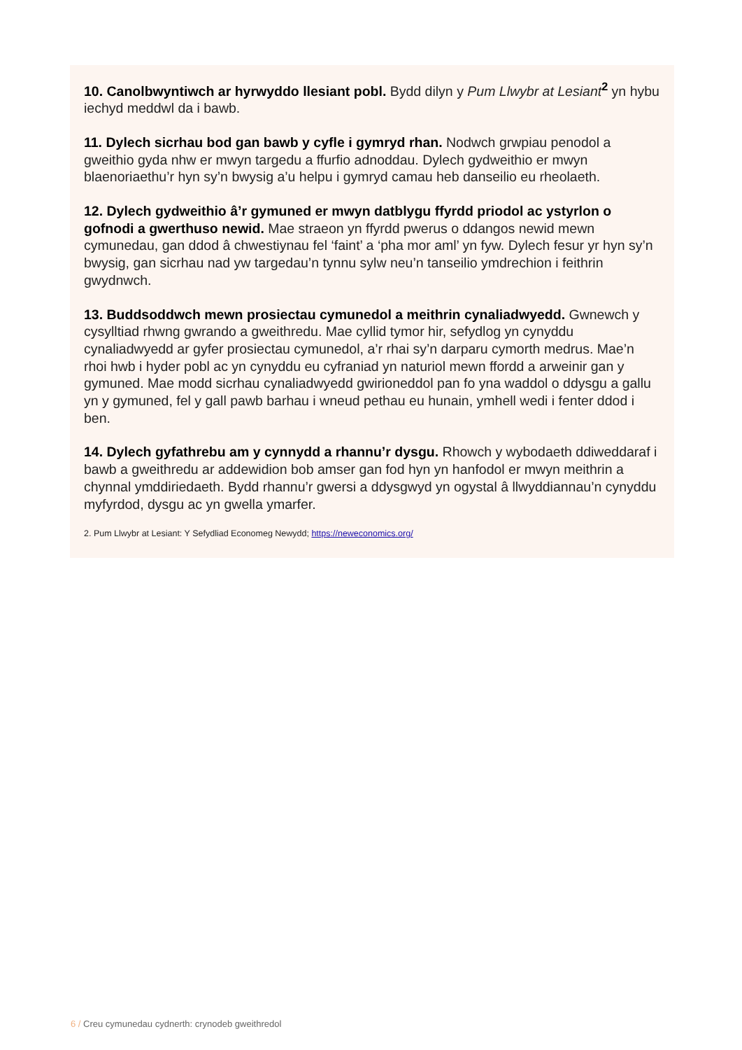10. Canolbwyntiwch ar hyrwyddo llesiant pobl. Bydd dilyn y Pum Llwybr at Lesiant<sup>2</sup> yn hybu iechyd meddwl da i bawb.
11. Dylech sicrhau bod gan bawb y cyfle i gymryd rhan. Nodwch grwpiau penodol a gweithio gyda nhw er mwyn targedu a ffurfio adnoddau. Dylech gydweithio er mwyn blaenoriaethu’r hyn sy’n bwysig a’u helpu i gymryd camau heb danseilio eu rheolaeth.
12. Dylech gydweithio â’r gymuned er mwyn datblygu ffyrdd priodol ac ystyrlon o gofnodi a gwerthuso newid. Mae straeon yn ffyrdd pwerus o ddangos newid mewn cymunedau, gan ddod â chwestiynau fel ‘faint’ a ‘pha mor aml’ yn fyw. Dylech fesur yr hyn sy’n bwysig, gan sicrhau nad yw targedau’n tynnu sylw neu’n tanseilio ymdrechion i feithrin gwydnwch.
13. Buddsoddwch mewn prosiectau cymunedol a meithrin cynaliadwyedd. Gwnewch y cysylltiad rhwng gwrando a gweithredu. Mae cyllid tymor hir, sefydlog yn cynyddu cynaliadwyedd ar gyfer prosiectau cymunedol, a’r rhai sy’n darparu cymorth medrus. Mae’n rhoi hwb i hyder pobl ac yn cynyddu eu cyfraniad yn naturiol mewn ffordd a arweinir gan y gymuned. Mae modd sicrhau cynaliadwyedd gwirioneddol pan fo yna waddol o ddysgu a gallu yn y gymuned, fel y gall pawb barhau i wneud pethau eu hunain, ymhell wedi i fenter ddod i ben.
14. Dylech gyfathrebu am y cynnydd a rhannu’r dysgu. Rhowch y wybodaeth ddiweddaraf i bawb a gweithredu ar addewidion bob amser gan fod hyn yn hanfodol er mwyn meithrin a chynnal ymddiriedaeth. Bydd rhannu’r gwersi a ddysgwyd yn ogystal â llwyddiannau’n cynyddu myfyrdod, dysgu ac yn gwella ymarfer.
2. Pum Llwybr at Lesiant: Y Sefydliad Economeg Newydd; https://neweconomics.org/
6 / Creu cymunedau cydnerth: crynodeb gweithredol